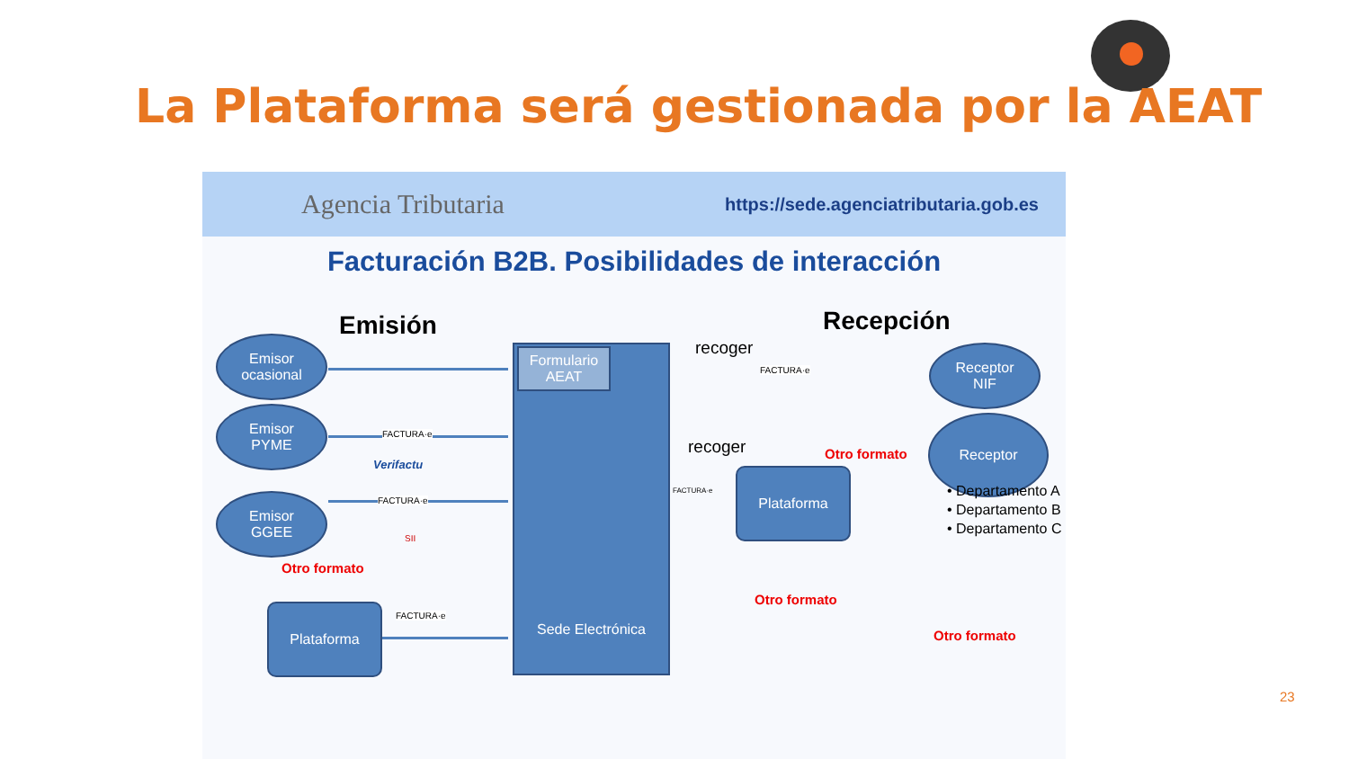La Plataforma será gestionada por la AEAT
Agencia Tributaria https://sede.agenciatributaria.gob.es
Facturación B2B. Posibilidades de interacción
Emisión Recepción
Emisor
ocasional
Emisor
PYME
Emisor
GGEE
Sede Electrónica
Formulario
AEAT
Plataforma
Plataforma
Receptor
NIF
Receptor
FACTURA·e
Verifactu
FACTURA·e
SII
FACTURA·e
Otro formato
recoger
FACTURA·e
recoger
FACTURA·e
Otro formato
Otro formato
Otro formato
• Departamento A
• Departamento B
• Departamento C
23